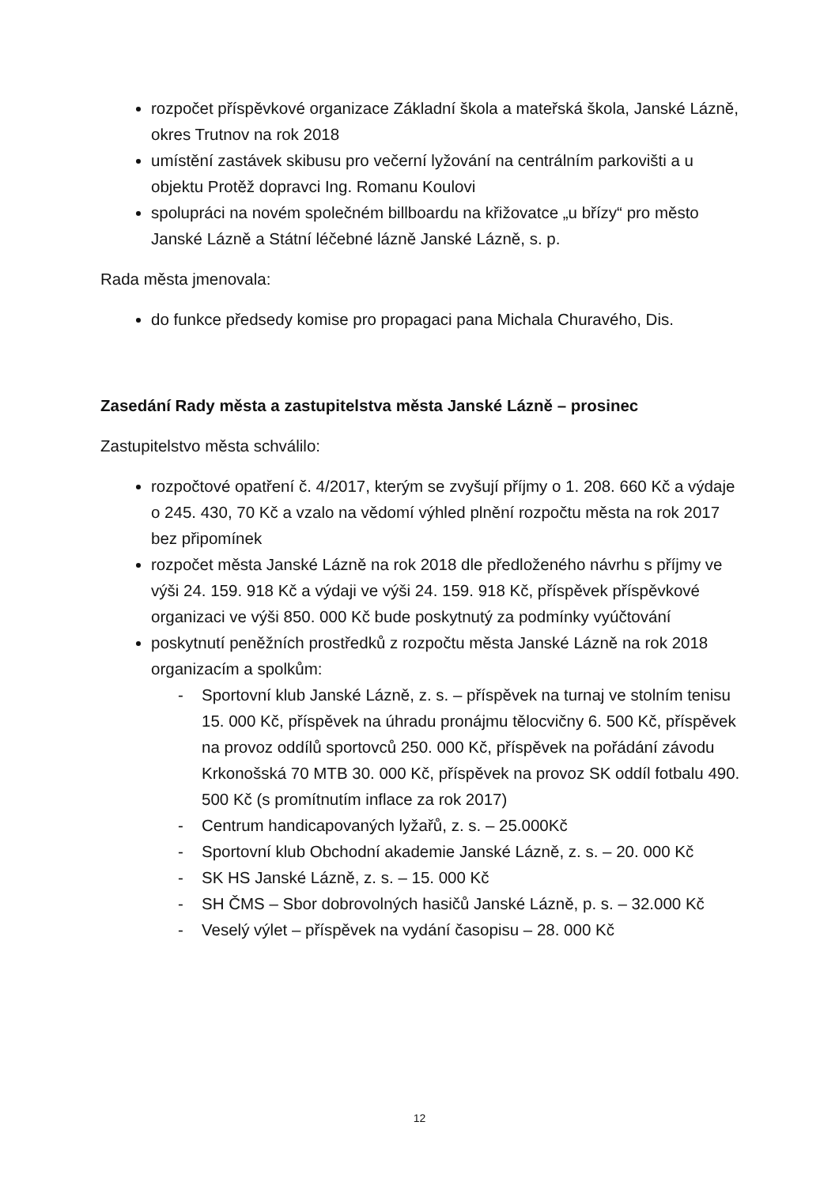rozpočet příspěvkové organizace Základní škola a mateřská škola, Janské Lázně, okres Trutnov na rok 2018
umístění zastávek skibusu pro večerní lyžování na centrálním parkovišti a u objektu Protěž dopravci Ing. Romanu Koulovi
spolupráci na novém společném billboardu na křižovatce „u břízy“ pro město Janské Lázně a Státní léčebné lázně Janské Lázně, s. p.
Rada města jmenovala:
do funkce předsedy komise pro propagaci pana Michala Churavého, Dis.
Zasedání Rady města a zastupitelstva města Janské Lázně – prosinec
Zastupitelstvo města schválilo:
rozpočtové opatření č. 4/2017, kterým se zvyšují příjmy o 1. 208. 660 Kč a výdaje o 245. 430, 70 Kč a vzalo na vědomí výhled plnění rozpočtu města na rok 2017 bez připomínek
rozpočet města Janské Lázně na rok 2018 dle předloženého návrhu s příjmy ve výši 24. 159. 918 Kč a výdaji ve výši 24. 159. 918 Kč, příspěvek příspěvkové organizaci ve výši 850. 000 Kč bude poskytnutý za podmínky vyúčtování
poskytnutí peněžních prostředků z rozpočtu města Janské Lázně na rok 2018 organizacím a spolkům:
- Sportovní klub Janské Lázně, z. s. – příspěvek na turnaj ve stolním tenisu 15. 000 Kč, příspěvek na úhradu pronájmu tělocvičny 6. 500 Kč, příspěvek na provoz oddílů sportovců 250. 000 Kč, příspěvek na pořádání závodu Krkonošská 70 MTB 30. 000 Kč, příspěvek na provoz SK oddíl fotbalu 490. 500 Kč (s promítnutím inflace za rok 2017)
- Centrum handicapovaných lyžařů, z. s. – 25.000Kč
- Sportovní klub Obchodní akademie Janské Lázně, z. s. – 20. 000 Kč
- SK HS Janské Lázně, z. s. – 15. 000 Kč
- SH ČMS – Sbor dobrovolných hasičů Janské Lázně, p. s. – 32.000 Kč
- Veselý výlet – příspěvek na vydání časopisu – 28. 000 Kč
12